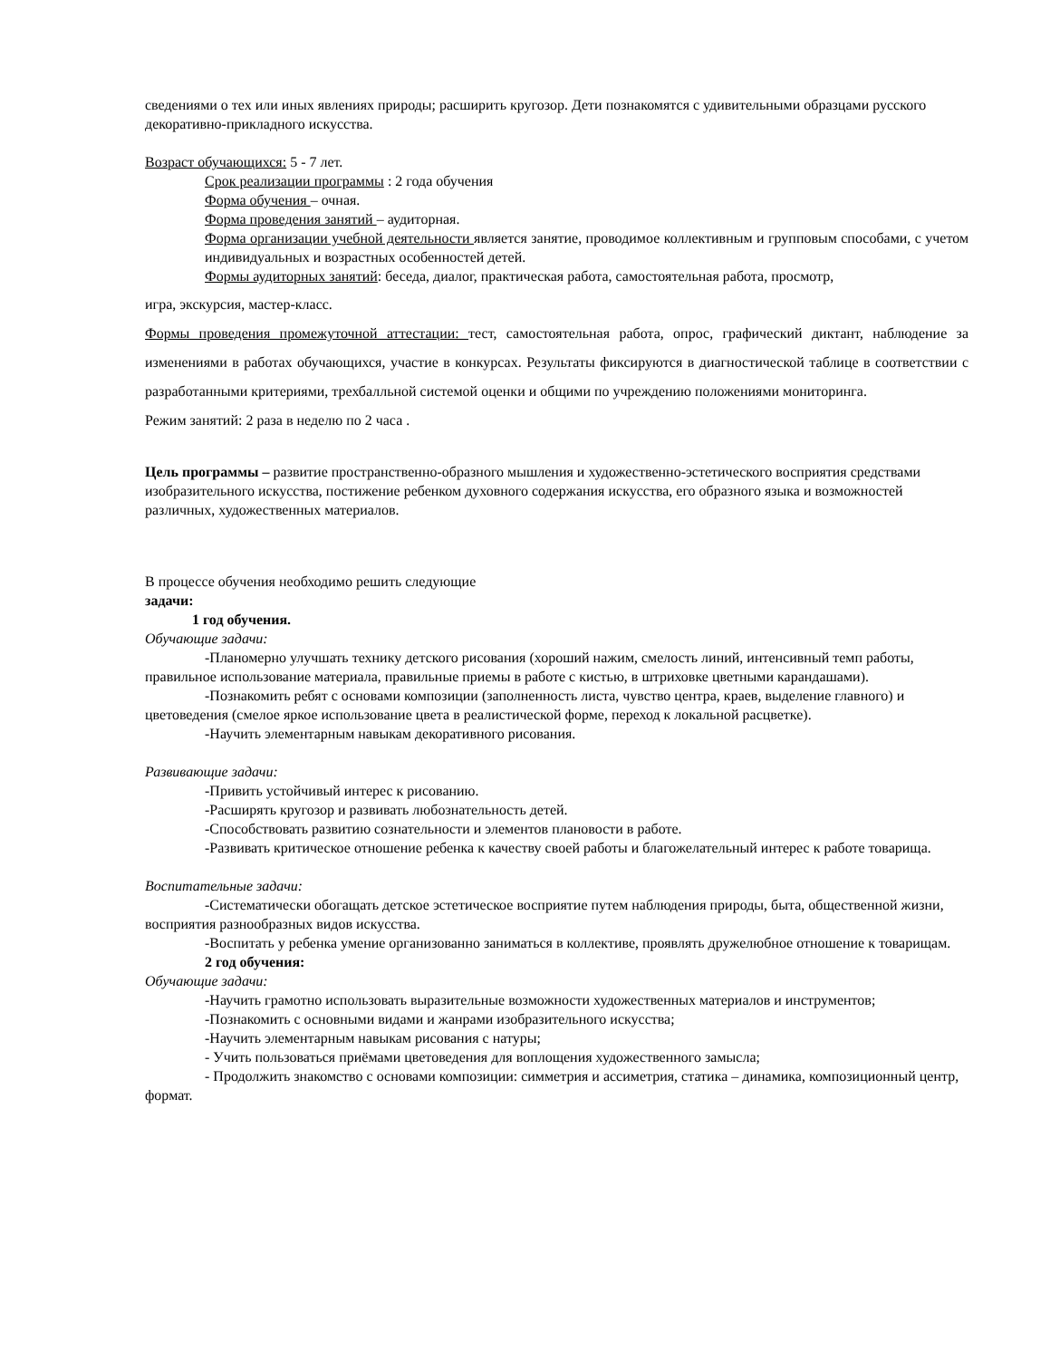сведениями о тех или иных явлениях природы; расширить кругозор. Дети познакомятся с удивительными образцами русского декоративно-прикладного искусства.
Возраст обучающихся: 5 - 7 лет.
Срок реализации программы : 2 года обучения
Форма обучения – очная.
Форма проведения занятий – аудиторная.
Форма организации учебной деятельности является занятие, проводимое коллективным и групповым способами, с учетом индивидуальных и возрастных особенностей детей.
Формы аудиторных занятий: беседа, диалог, практическая работа, самостоятельная работа, просмотр,
игра, экскурсия, мастер-класс.
Формы проведения промежуточной аттестации: тест, самостоятельная работа, опрос, графический диктант, наблюдение за изменениями в работах обучающихся, участие в конкурсах. Результаты фиксируются в диагностической таблице в соответствии с разработанными критериями, трехбалльной системой оценки и общими по учреждению положениями мониторинга.
Режим занятий: 2 раза в неделю по 2 часа .
Цель программы – развитие пространственно-образного мышления и художественно-эстетического восприятия средствами изобразительного искусства, постижение ребенком духовного содержания искусства, его образного языка и возможностей различных, художественных материалов.
В процессе обучения необходимо решить следующие
задачи:
1 год обучения.
Обучающие задачи:
-Планомерно улучшать технику детского рисования (хороший нажим, смелость линий, интенсивный темп работы, правильное использование материала, правильные приемы в работе с кистью, в штриховке цветными карандашами).
-Познакомить ребят с основами композиции (заполненность листа, чувство центра, краев, выделение главного) и цветоведения (смелое яркое использование цвета в реалистической форме, переход к локальной расцветке).
-Научить элементарным навыкам декоративного рисования.
Развивающие задачи:
-Привить устойчивый интерес к рисованию.
-Расширять кругозор и развивать любознательность детей.
-Способствовать развитию сознательности и элементов плановости в работе.
-Развивать критическое отношение ребенка к качеству своей работы и благожелательный интерес к работе товарища.
Воспитательные задачи:
-Систематически обогащать детское эстетическое восприятие путем наблюдения природы, быта, общественной жизни, восприятия разнообразных видов искусства.
-Воспитать у ребенка умение организованно заниматься в коллективе, проявлять дружелюбное отношение к товарищам.
2 год обучения:
Обучающие задачи:
-Научить грамотно использовать выразительные возможности художественных материалов и инструментов;
-Познакомить с основными видами и жанрами изобразительного искусства;
-Научить элементарным навыкам рисования с натуры;
- Учить пользоваться приёмами цветоведения для воплощения художественного замысла;
- Продолжить знакомство с основами композиции: симметрия и ассиметрия, статика – динамика, композиционный центр, формат.